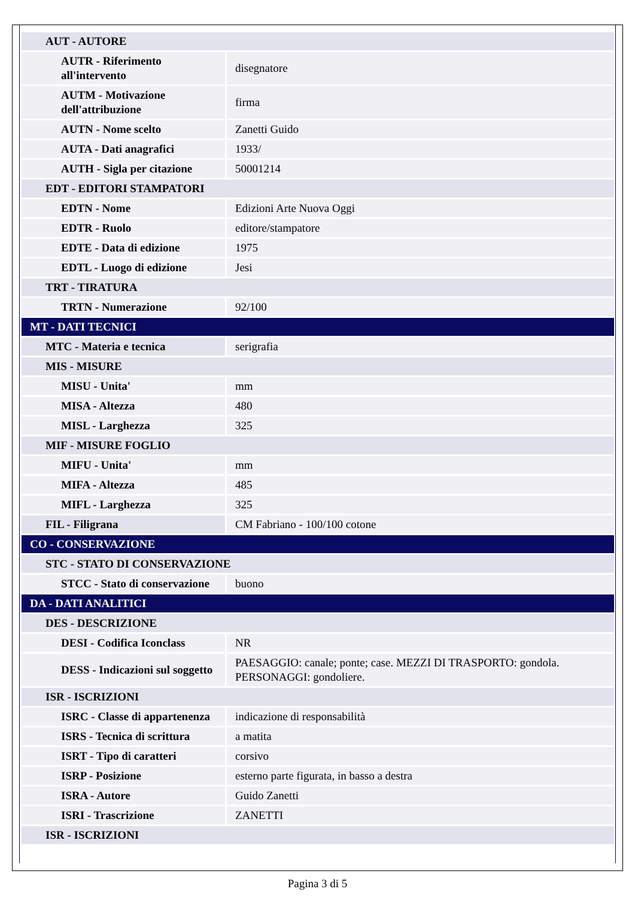| AUT - AUTORE | |
| AUTR - Riferimento all'intervento | disegnatore |
| AUTM - Motivazione dell'attribuzione | firma |
| AUTN - Nome scelto | Zanetti Guido |
| AUTA - Dati anagrafici | 1933/ |
| AUTH - Sigla per citazione | 50001214 |
| EDT - EDITORI STAMPATORI | |
| EDTN - Nome | Edizioni Arte Nuova Oggi |
| EDTR - Ruolo | editore/stampatore |
| EDTE - Data di edizione | 1975 |
| EDTL - Luogo di edizione | Jesi |
| TRT - TIRATURA | |
| TRTN - Numerazione | 92/100 |
| MT - DATI TECNICI | |
| MTC - Materia e tecnica | serigrafia |
| MIS - MISURE | |
| MISU - Unita' | mm |
| MISA - Altezza | 480 |
| MISL - Larghezza | 325 |
| MIF - MISURE FOGLIO | |
| MIFU - Unita' | mm |
| MIFA - Altezza | 485 |
| MIFL - Larghezza | 325 |
| FIL - Filigrana | CM Fabriano - 100/100 cotone |
| CO - CONSERVAZIONE | |
| STC - STATO DI CONSERVAZIONE | |
| STCC - Stato di conservazione | buono |
| DA - DATI ANALITICI | |
| DES - DESCRIZIONE | |
| DESI - Codifica Iconclass | NR |
| DESS - Indicazioni sul soggetto | PAESAGGIO: canale; ponte; case. MEZZI DI TRASPORTO: gondola. PERSONAGGI: gondoliere. |
| ISR - ISCRIZIONI | |
| ISRC - Classe di appartenenza | indicazione di responsabilità |
| ISRS - Tecnica di scrittura | a matita |
| ISRT - Tipo di caratteri | corsivo |
| ISRP - Posizione | esterno parte figurata, in basso a destra |
| ISRA - Autore | Guido Zanetti |
| ISRI - Trascrizione | ZANETTI |
| ISR - ISCRIZIONI | |
Pagina 3 di 5